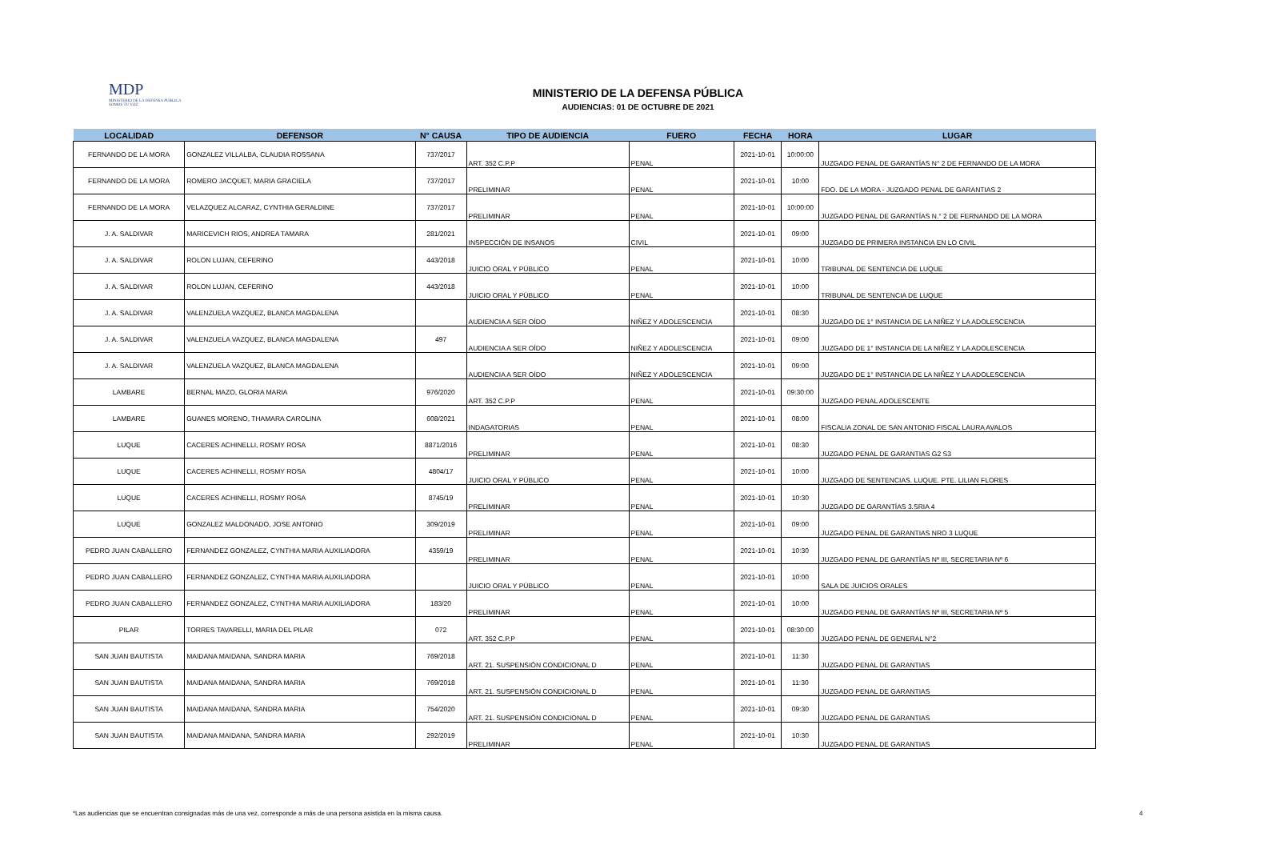MDP
MINISTERIO DE LA DEFENSA PÚBLICA
SOMOS TU VOZ
MINISTERIO DE LA DEFENSA PÚBLICA
AUDIENCIAS: 01 DE OCTUBRE DE 2021
| LOCALIDAD | DEFENSOR | N° CAUSA | TIPO DE AUDIENCIA | FUERO | FECHA | HORA | LUGAR |
| --- | --- | --- | --- | --- | --- | --- | --- |
| FERNANDO DE LA MORA | GONZALEZ VILLALBA, CLAUDIA ROSSANA | 737/2017 | ART. 352 C.P.P | PENAL | 2021-10-01 | 10:00:00 | JUZGADO PENAL DE GARANTÍAS N° 2 DE FERNANDO DE LA MORA |
| FERNANDO DE LA MORA | ROMERO JACQUET, MARIA GRACIELA | 737/2017 | PRELIMINAR | PENAL | 2021-10-01 | 10:00 | FDO. DE LA MORA - JUZGADO PENAL DE GARANTIAS 2 |
| FERNANDO DE LA MORA | VELAZQUEZ ALCARAZ, CYNTHIA GERALDINE | 737/2017 | PRELIMINAR | PENAL | 2021-10-01 | 10:00:00 | JUZGADO PENAL DE GARANTÍAS N.° 2 DE FERNANDO DE LA MORA |
| J. A. SALDIVAR | MARICEVICH RIOS, ANDREA TAMARA | 281/2021 | INSPECCIÓN DE INSANOS | CIVIL | 2021-10-01 | 09:00 | JUZGADO DE PRIMERA INSTANCIA EN LO CIVIL |
| J. A. SALDIVAR | ROLON LUJAN, CEFERINO | 443/2018 | JUICIO ORAL Y PÚBLICO | PENAL | 2021-10-01 | 10:00 | TRIBUNAL DE SENTENCIA DE LUQUE |
| J. A. SALDIVAR | ROLON LUJAN, CEFERINO | 443/2018 | JUICIO ORAL Y PÚBLICO | PENAL | 2021-10-01 | 10:00 | TRIBUNAL DE SENTENCIA DE LUQUE |
| J. A. SALDIVAR | VALENZUELA VAZQUEZ, BLANCA MAGDALENA | | AUDIENCIA A SER OÍDO | NIÑEZ Y ADOLESCENCIA | 2021-10-01 | 08:30 | JUZGADO DE 1° INSTANCIA DE LA NIÑEZ Y LA ADOLESCENCIA |
| J. A. SALDIVAR | VALENZUELA VAZQUEZ, BLANCA MAGDALENA | 497 | AUDIENCIA A SER OÍDO | NIÑEZ Y ADOLESCENCIA | 2021-10-01 | 09:00 | JUZGADO DE 1° INSTANCIA DE LA NIÑEZ Y LA ADOLESCENCIA |
| J. A. SALDIVAR | VALENZUELA VAZQUEZ, BLANCA MAGDALENA | | AUDIENCIA A SER OÍDO | NIÑEZ Y ADOLESCENCIA | 2021-10-01 | 09:00 | JUZGADO DE 1° INSTANCIA DE LA NIÑEZ Y LA ADOLESCENCIA |
| LAMBARE | BERNAL MAZO, GLORIA MARIA | 976/2020 | ART. 352 C.P.P | PENAL | 2021-10-01 | 09:30:00 | JUZGADO PENAL ADOLESCENTE |
| LAMBARE | GUANES MORENO, THAMARA CAROLINA | 608/2021 | INDAGATORIAS | PENAL | 2021-10-01 | 08:00 | FISCALIA ZONAL DE SAN ANTONIO FISCAL LAURA AVALOS |
| LUQUE | CACERES ACHINELLI, ROSMY ROSA | 8871/2016 | PRELIMINAR | PENAL | 2021-10-01 | 08:30 | JUZGADO PENAL DE GARANTIAS G2 S3 |
| LUQUE | CACERES ACHINELLI, ROSMY ROSA | 4804/17 | JUICIO ORAL Y PÚBLICO | PENAL | 2021-10-01 | 10:00 | JUZGADO DE SENTENCIAS. LUQUE. PTE. LILIAN FLORES |
| LUQUE | CACERES ACHINELLI, ROSMY ROSA | 8745/19 | PRELIMINAR | PENAL | 2021-10-01 | 10:30 | JUZGADO DE GARANTÍAS 3.SRIA 4 |
| LUQUE | GONZALEZ MALDONADO, JOSE ANTONIO | 309/2019 | PRELIMINAR | PENAL | 2021-10-01 | 09:00 | JUZGADO PENAL DE GARANTIAS NRO 3 LUQUE |
| PEDRO JUAN CABALLERO | FERNANDEZ GONZALEZ, CYNTHIA MARIA AUXILIADORA | 4359/19 | PRELIMINAR | PENAL | 2021-10-01 | 10:30 | JUZGADO PENAL DE GARANTÍAS Nº III, SECRETARIA Nº 6 |
| PEDRO JUAN CABALLERO | FERNANDEZ GONZALEZ, CYNTHIA MARIA AUXILIADORA | | JUICIO ORAL Y PÚBLICO | PENAL | 2021-10-01 | 10:00 | SALA DE JUICIOS ORALES |
| PEDRO JUAN CABALLERO | FERNANDEZ GONZALEZ, CYNTHIA MARIA AUXILIADORA | 183/20 | PRELIMINAR | PENAL | 2021-10-01 | 10:00 | JUZGADO PENAL DE GARANTÍAS Nº III, SECRETARIA Nº 5 |
| PILAR | TORRES TAVARELLI, MARIA DEL PILAR | 072 | ART. 352 C.P.P | PENAL | 2021-10-01 | 08:30:00 | JUZGADO PENAL DE GENERAL N°2 |
| SAN JUAN BAUTISTA | MAIDANA MAIDANA, SANDRA MARIA | 769/2018 | ART. 21. SUSPENSIÓN CONDICIONAL D | PENAL | 2021-10-01 | 11:30 | JUZGADO PENAL DE GARANTIAS |
| SAN JUAN BAUTISTA | MAIDANA MAIDANA, SANDRA MARIA | 769/2018 | ART. 21. SUSPENSIÓN CONDICIONAL D | PENAL | 2021-10-01 | 11:30 | JUZGADO PENAL DE GARANTIAS |
| SAN JUAN BAUTISTA | MAIDANA MAIDANA, SANDRA MARIA | 754/2020 | ART. 21. SUSPENSIÓN CONDICIONAL D | PENAL | 2021-10-01 | 09:30 | JUZGADO PENAL DE GARANTIAS |
| SAN JUAN BAUTISTA | MAIDANA MAIDANA, SANDRA MARIA | 292/2019 | PRELIMINAR | PENAL | 2021-10-01 | 10:30 | JUZGADO PENAL DE GARANTIAS |
*Las audiencias que se encuentran consignadas más de una vez, corresponde a más de una persona asistida en la misma causa.
4